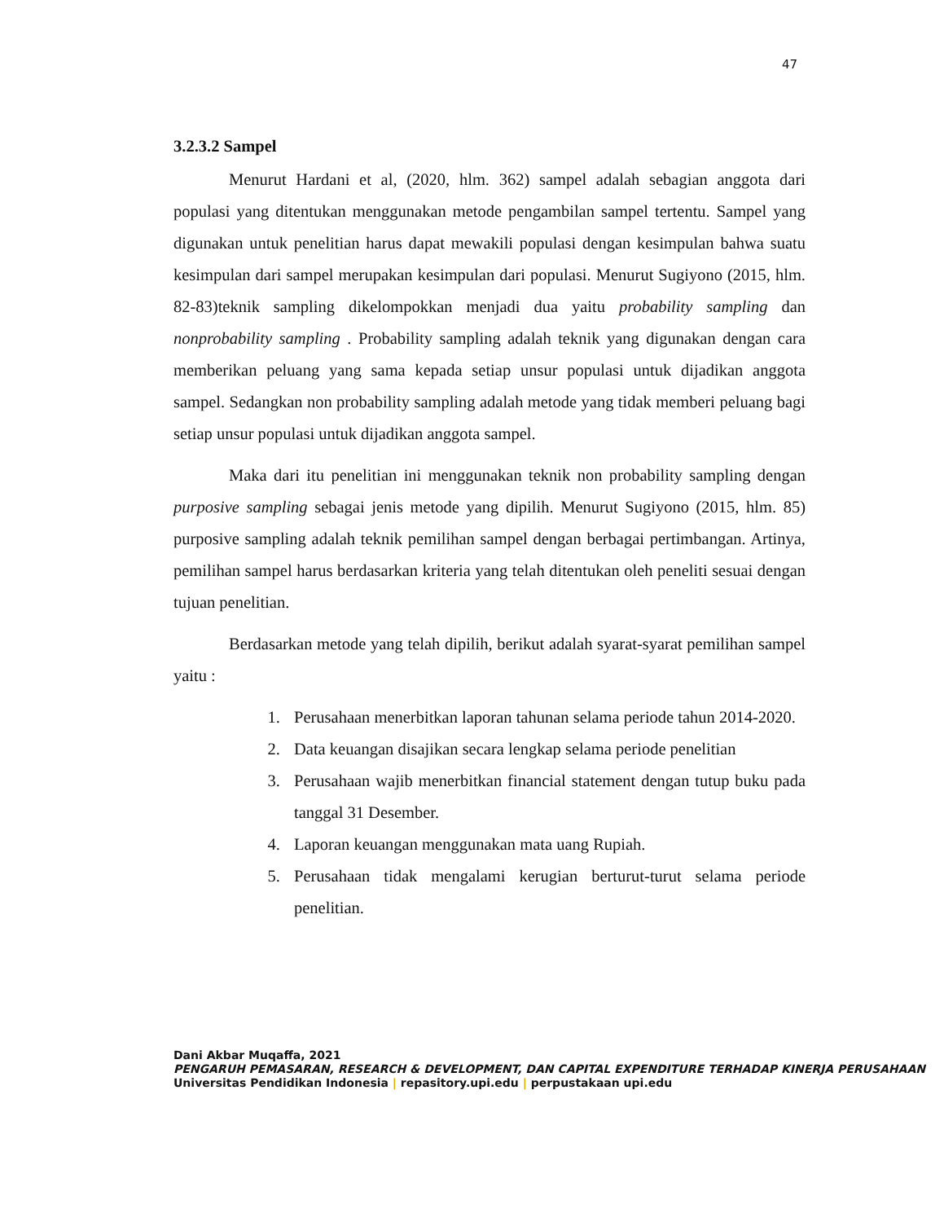47
3.2.3.2 Sampel
Menurut Hardani et al, (2020, hlm. 362) sampel adalah sebagian anggota dari populasi yang ditentukan menggunakan metode pengambilan sampel tertentu. Sampel yang digunakan untuk penelitian harus dapat mewakili populasi dengan kesimpulan bahwa suatu kesimpulan dari sampel merupakan kesimpulan dari populasi. Menurut Sugiyono (2015, hlm. 82-83)teknik sampling dikelompokkan menjadi dua yaitu probability sampling dan nonprobability sampling . Probability sampling adalah teknik yang digunakan dengan cara memberikan peluang yang sama kepada setiap unsur populasi untuk dijadikan anggota sampel. Sedangkan non probability sampling adalah metode yang tidak memberi peluang bagi setiap unsur populasi untuk dijadikan anggota sampel.
Maka dari itu penelitian ini menggunakan teknik non probability sampling dengan purposive sampling sebagai jenis metode yang dipilih. Menurut Sugiyono (2015, hlm. 85) purposive sampling adalah teknik pemilihan sampel dengan berbagai pertimbangan. Artinya, pemilihan sampel harus berdasarkan kriteria yang telah ditentukan oleh peneliti sesuai dengan tujuan penelitian.
Berdasarkan metode yang telah dipilih, berikut adalah syarat-syarat pemilihan sampel yaitu :
1. Perusahaan menerbitkan laporan tahunan selama periode tahun 2014-2020.
2. Data keuangan disajikan secara lengkap selama periode penelitian
3. Perusahaan wajib menerbitkan financial statement dengan tutup buku pada tanggal 31 Desember.
4. Laporan keuangan menggunakan mata uang Rupiah.
5. Perusahaan tidak mengalami kerugian berturut-turut selama periode penelitian.
Dani Akbar Muqaffa, 2021
PENGARUH PEMASARAN, RESEARCH & DEVELOPMENT, DAN CAPITAL EXPENDITURE TERHADAP KINERJA PERUSAHAAN
Universitas Pendidikan Indonesia | repasitory.upi.edu | perpustakaan upi.edu